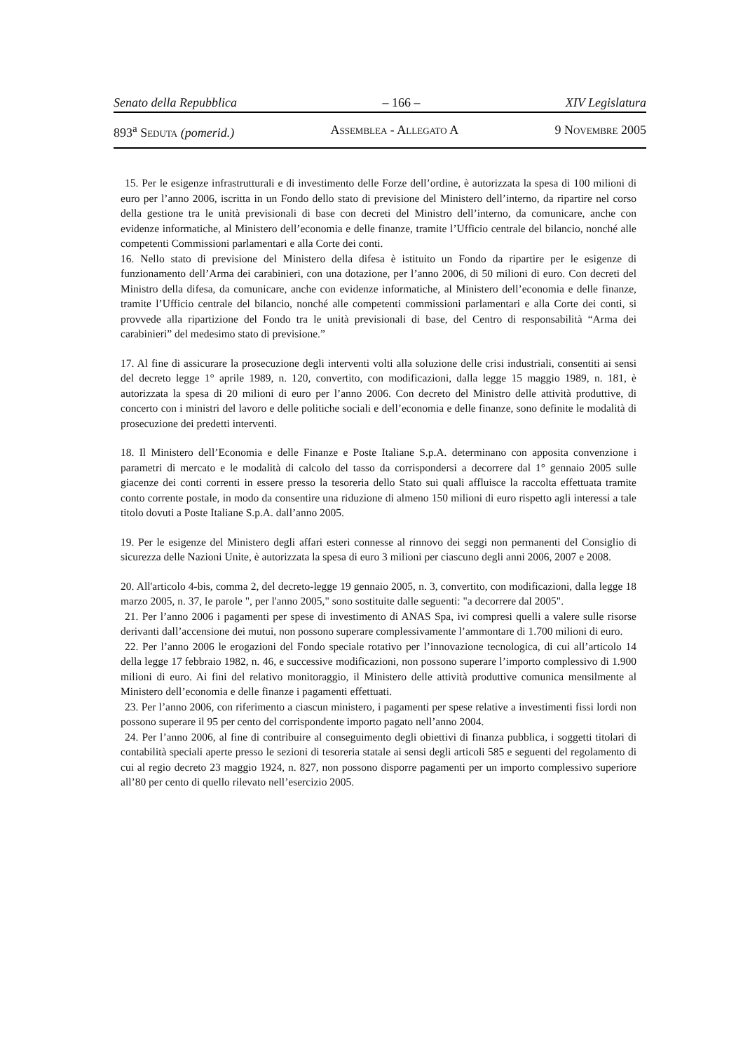Senato della Repubblica – 166 – XIV Legislatura
893<sup>a</sup> Seduta (pomerid.) Assemblea - Allegato A 9 Novembre 2005
15. Per le esigenze infrastrutturali e di investimento delle Forze dell’ordine, è autorizzata la spesa di 100 milioni di euro per l’anno 2006, iscritta in un Fondo dello stato di previsione del Ministero dell’interno, da ripartire nel corso della gestione tra le unità previsionali di base con decreti del Ministro dell’interno, da comunicare, anche con evidenze informatiche, al Ministero dell’economia e delle finanze, tramite l’Ufficio centrale del bilancio, nonché alle competenti Commissioni parlamentari e alla Corte dei conti.
16. Nello stato di previsione del Ministero della difesa è istituito un Fondo da ripartire per le esigenze di funzionamento dell’Arma dei carabinieri, con una dotazione, per l’anno 2006, di 50 milioni di euro. Con decreti del Ministro della difesa, da comunicare, anche con evidenze informatiche, al Ministero dell’economia e delle finanze, tramite l’Ufficio centrale del bilancio, nonché alle competenti commissioni parlamentari e alla Corte dei conti, si provvede alla ripartizione del Fondo tra le unità previsionali di base, del Centro di responsabilità “Arma dei carabinieri” del medesimo stato di previsione.”
17. Al fine di assicurare la prosecuzione degli interventi volti alla soluzione delle crisi industriali, consentiti ai sensi del decreto legge 1° aprile 1989, n. 120, convertito, con modificazioni, dalla legge 15 maggio 1989, n. 181, è autorizzata la spesa di 20 milioni di euro per l’anno 2006. Con decreto del Ministro delle attività produttive, di concerto con i ministri del lavoro e delle politiche sociali e dell’economia e delle finanze, sono definite le modalità di prosecuzione dei predetti interventi.
18. Il Ministero dell’Economia e delle Finanze e Poste Italiane S.p.A. determinano con apposita convenzione i parametri di mercato e le modalità di calcolo del tasso da corrispondersi a decorrere dal 1° gennaio 2005 sulle giacenze dei conti correnti in essere presso la tesoreria dello Stato sui quali affluisce la raccolta effettuata tramite conto corrente postale, in modo da consentire una riduzione di almeno 150 milioni di euro rispetto agli interessi a tale titolo dovuti a Poste Italiane S.p.A. dall’anno 2005.
19. Per le esigenze del Ministero degli affari esteri connesse al rinnovo dei seggi non permanenti del Consiglio di sicurezza delle Nazioni Unite, è autorizzata la spesa di euro 3 milioni per ciascuno degli anni 2006, 2007 e 2008.
20. All'articolo 4-bis, comma 2, del decreto-legge 19 gennaio 2005, n. 3, convertito, con modificazioni, dalla legge 18 marzo 2005, n. 37, le parole ", per l'anno 2005," sono sostituite dalle seguenti: "a decorrere dal 2005".
21. Per l’anno 2006 i pagamenti per spese di investimento di ANAS Spa, ivi compresi quelli a valere sulle risorse derivanti dall’accensione dei mutui, non possono superare complessivamente l’ammontare di 1.700 milioni di euro.
22. Per l’anno 2006 le erogazioni del Fondo speciale rotativo per l’innovazione tecnologica, di cui all’articolo 14 della legge 17 febbraio 1982, n. 46, e successive modificazioni, non possono superare l’importo complessivo di 1.900 milioni di euro. Ai fini del relativo monitoraggio, il Ministero delle attività produttive comunica mensilmente al Ministero dell’economia e delle finanze i pagamenti effettuati.
23. Per l’anno 2006, con riferimento a ciascun ministero, i pagamenti per spese relative a investimenti fissi lordi non possono superare il 95 per cento del corrispondente importo pagato nell’anno 2004.
24. Per l’anno 2006, al fine di contribuire al conseguimento degli obiettivi di finanza pubblica, i soggetti titolari di contabilità speciali aperte presso le sezioni di tesoreria statale ai sensi degli articoli 585 e seguenti del regolamento di cui al regio decreto 23 maggio 1924, n. 827, non possono disporre pagamenti per un importo complessivo superiore all’80 per cento di quello rilevato nell’esercizio 2005.